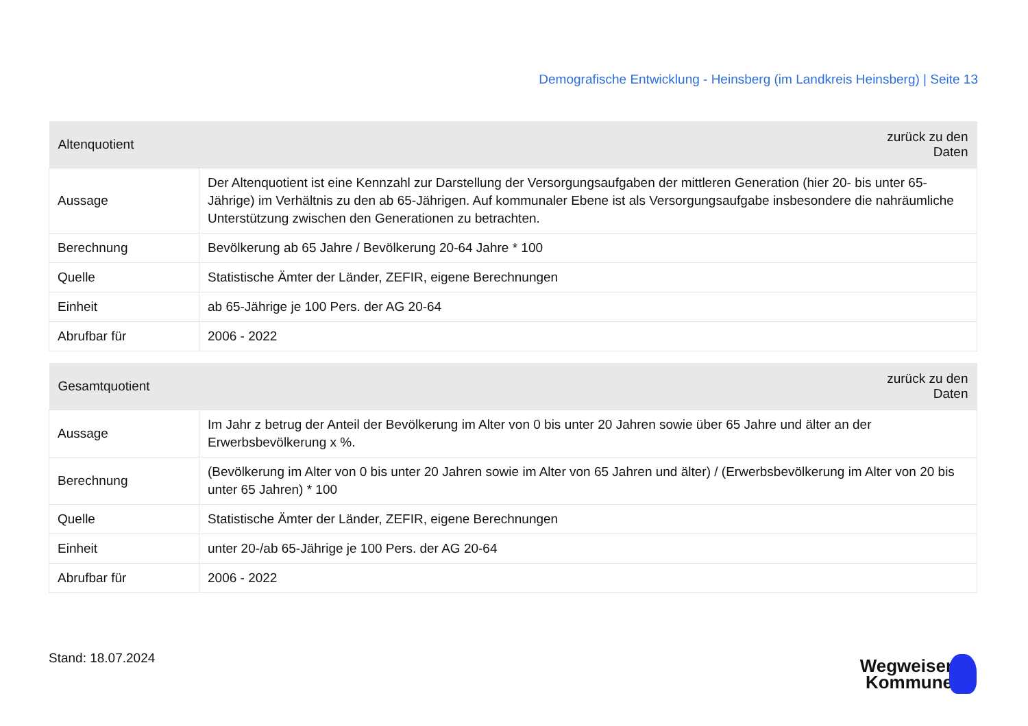Demografische Entwicklung - Heinsberg (im Landkreis Heinsberg) | Seite 13
| Altenquotient | zurück zu den Daten |
| --- | --- |
| Aussage | Der Altenquotient ist eine Kennzahl zur Darstellung der Versorgungsaufgaben der mittleren Generation (hier 20- bis unter 65-Jährige) im Verhältnis zu den ab 65-Jährigen. Auf kommunaler Ebene ist als Versorgungsaufgabe insbesondere die nahräumliche Unterstützung zwischen den Generationen zu betrachten. |
| Berechnung | Bevölkerung ab 65 Jahre / Bevölkerung 20-64 Jahre * 100 |
| Quelle | Statistische Ämter der Länder, ZEFIR, eigene Berechnungen |
| Einheit | ab 65-Jährige je 100 Pers. der AG 20-64 |
| Abrufbar für | 2006 - 2022 |
| Gesamtquotient | zurück zu den Daten |
| --- | --- |
| Aussage | Im Jahr z betrug der Anteil der Bevölkerung im Alter von 0 bis unter 20 Jahren sowie über 65 Jahre und älter an der Erwerbsbevölkerung x %. |
| Berechnung | (Bevölkerung im Alter von 0 bis unter 20 Jahren sowie im Alter von 65 Jahren und älter) / (Erwerbsbevölkerung im Alter von 20 bis unter 65 Jahren) * 100 |
| Quelle | Statistische Ämter der Länder, ZEFIR, eigene Berechnungen |
| Einheit | unter 20-/ab 65-Jährige je 100 Pers. der AG 20-64 |
| Abrufbar für | 2006 - 2022 |
Stand: 18.07.2024
Wegweiser
Kommune